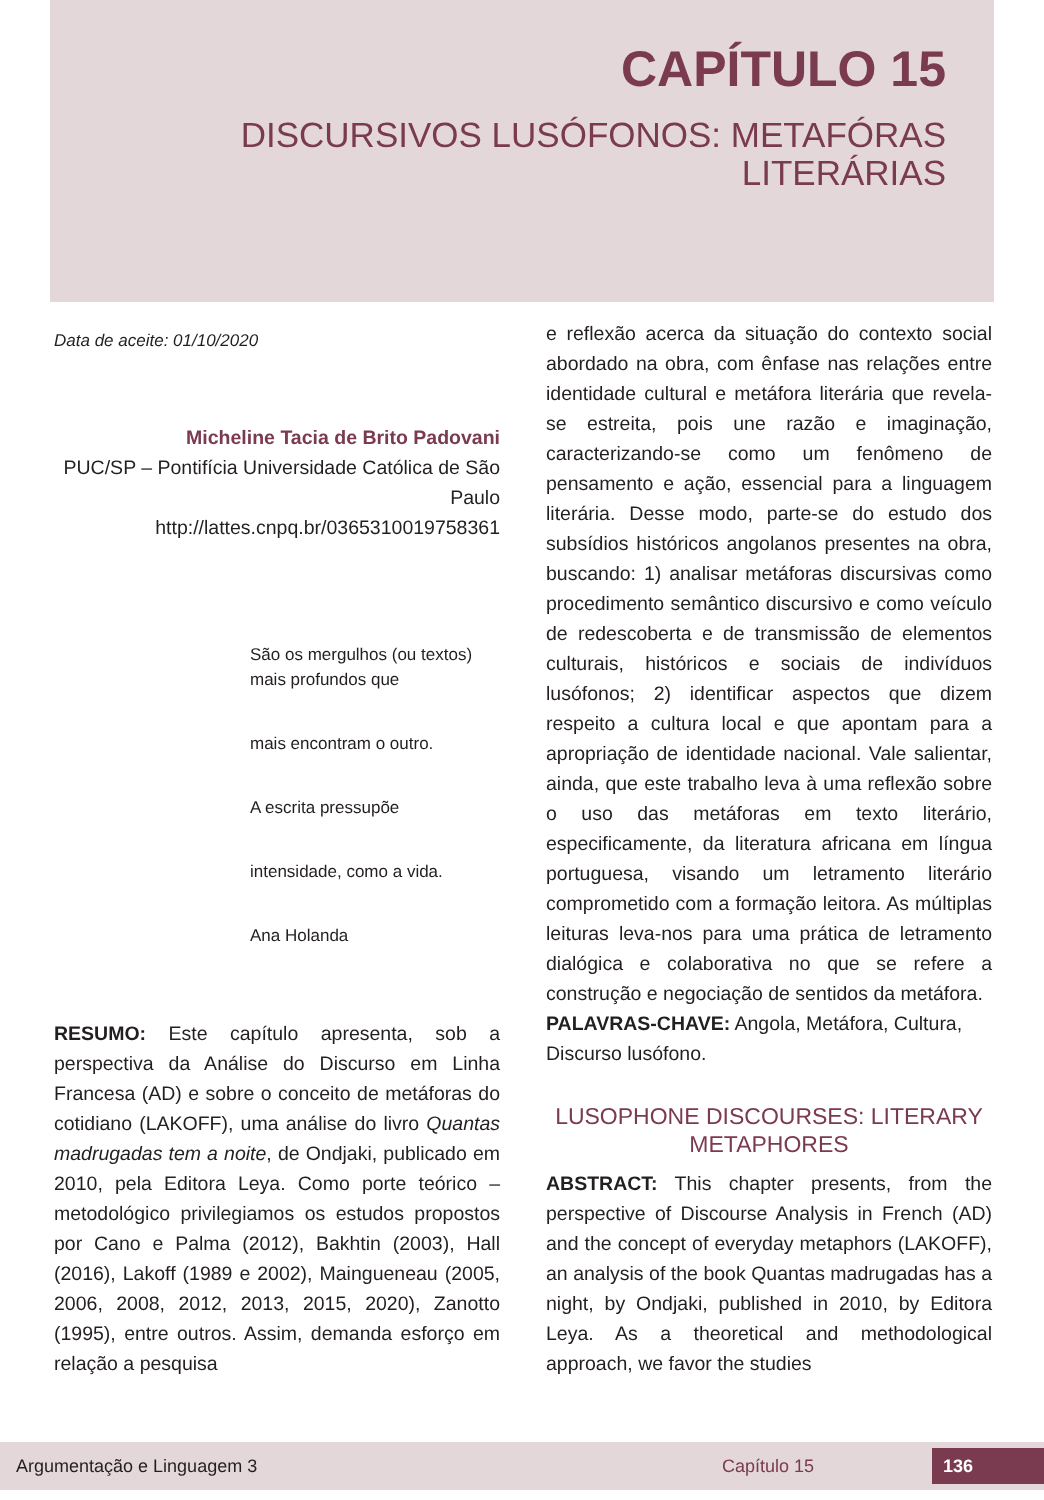CAPÍTULO 15
DISCURSIVOS LUSÓFONOS: METAFÓRAS
LITERÁRIAS
Data de aceite: 01/10/2020
Micheline Tacia de Brito Padovani
PUC/SP – Pontifícia Universidade Católica de São Paulo
http://lattes.cnpq.br/0365310019758361
São os mergulhos (ou textos) mais profundos que
mais encontram o outro.
A escrita pressupõe
intensidade, como a vida.
Ana Holanda
RESUMO: Este capítulo apresenta, sob a perspectiva da Análise do Discurso em Linha Francesa (AD) e sobre o conceito de metáforas do cotidiano (LAKOFF), uma análise do livro Quantas madrugadas tem a noite, de Ondjaki, publicado em 2010, pela Editora Leya. Como porte teórico – metodológico privilegiamos os estudos propostos por Cano e Palma (2012), Bakhtin (2003), Hall (2016), Lakoff (1989 e 2002), Maingueneau (2005, 2006, 2008, 2012, 2013, 2015, 2020), Zanotto (1995), entre outros. Assim, demanda esforço em relação a pesquisa
e reflexão acerca da situação do contexto social abordado na obra, com ênfase nas relações entre identidade cultural e metáfora literária que revela-se estreita, pois une razão e imaginação, caracterizando-se como um fenômeno de pensamento e ação, essencial para a linguagem literária. Desse modo, parte-se do estudo dos subsídios históricos angolanos presentes na obra, buscando: 1) analisar metáforas discursivas como procedimento semântico discursivo e como veículo de redescoberta e de transmissão de elementos culturais, históricos e sociais de indivíduos lusófonos; 2) identificar aspectos que dizem respeito a cultura local e que apontam para a apropriação de identidade nacional. Vale salientar, ainda, que este trabalho leva à uma reflexão sobre o uso das metáforas em texto literário, especificamente, da literatura africana em língua portuguesa, visando um letramento literário comprometido com a formação leitora. As múltiplas leituras leva-nos para uma prática de letramento dialógica e colaborativa no que se refere a construção e negociação de sentidos da metáfora.
PALAVRAS-CHAVE: Angola, Metáfora, Cultura, Discurso lusófono.
LUSOPHONE DISCOURSES: LITERARY METAPHORES
ABSTRACT: This chapter presents, from the perspective of Discourse Analysis in French (AD) and the concept of everyday metaphors (LAKOFF), an analysis of the book Quantas madrugadas has a night, by Ondjaki, published in 2010, by Editora Leya. As a theoretical and methodological approach, we favor the studies
Argumentação e Linguagem 3 Capítulo 15 136